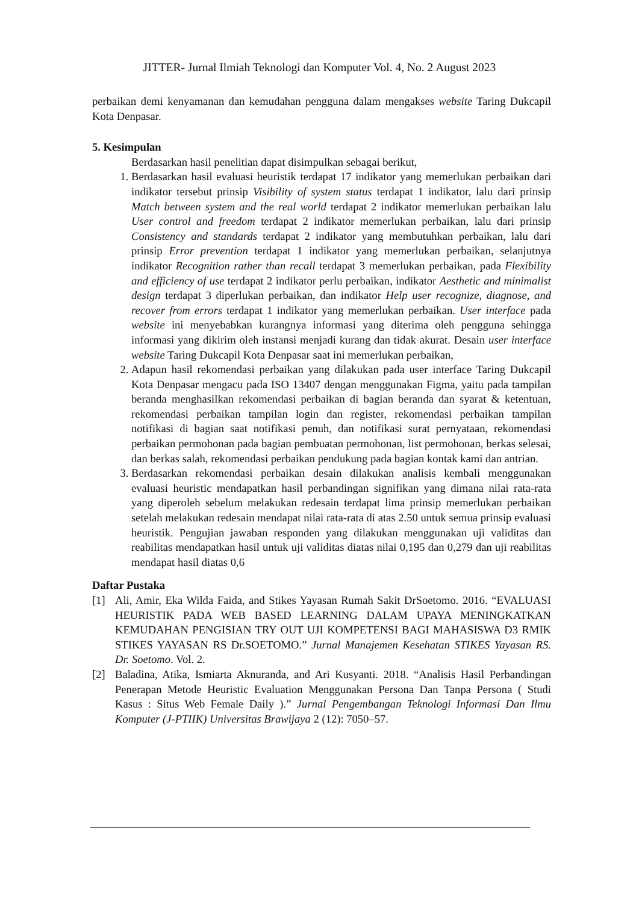JITTER- Jurnal Ilmiah Teknologi dan Komputer Vol. 4, No. 2 August 2023
perbaikan demi kenyamanan dan kemudahan pengguna dalam mengakses website Taring Dukcapil Kota Denpasar.
5. Kesimpulan
Berdasarkan hasil penelitian dapat disimpulkan sebagai berikut,
1. Berdasarkan hasil evaluasi heuristik terdapat 17 indikator yang memerlukan perbaikan dari indikator tersebut prinsip Visibility of system status terdapat 1 indikator, lalu dari prinsip Match between system and the real world terdapat 2 indikator memerlukan perbaikan lalu User control and freedom terdapat 2 indikator memerlukan perbaikan, lalu dari prinsip Consistency and standards terdapat 2 indikator yang membutuhkan perbaikan, lalu dari prinsip Error prevention terdapat 1 indikator yang memerlukan perbaikan, selanjutnya indikator Recognition rather than recall terdapat 3 memerlukan perbaikan, pada Flexibility and efficiency of use terdapat 2 indikator perlu perbaikan, indikator Aesthetic and minimalist design terdapat 3 diperlukan perbaikan, dan indikator Help user recognize, diagnose, and recover from errors terdapat 1 indikator yang memerlukan perbaikan. User interface pada website ini menyebabkan kurangnya informasi yang diterima oleh pengguna sehingga informasi yang dikirim oleh instansi menjadi kurang dan tidak akurat. Desain user interface website Taring Dukcapil Kota Denpasar saat ini memerlukan perbaikan,
2. Adapun hasil rekomendasi perbaikan yang dilakukan pada user interface Taring Dukcapil Kota Denpasar mengacu pada ISO 13407 dengan menggunakan Figma, yaitu pada tampilan beranda menghasilkan rekomendasi perbaikan di bagian beranda dan syarat & ketentuan, rekomendasi perbaikan tampilan login dan register, rekomendasi perbaikan tampilan notifikasi di bagian saat notifikasi penuh, dan notifikasi surat pernyataan, rekomendasi perbaikan permohonan pada bagian pembuatan permohonan, list permohonan, berkas selesai, dan berkas salah, rekomendasi perbaikan pendukung pada bagian kontak kami dan antrian.
3. Berdasarkan rekomendasi perbaikan desain dilakukan analisis kembali menggunakan evaluasi heuristic mendapatkan hasil perbandingan signifikan yang dimana nilai rata-rata yang diperoleh sebelum melakukan redesain terdapat lima prinsip memerlukan perbaikan setelah melakukan redesain mendapat nilai rata-rata di atas 2.50 untuk semua prinsip evaluasi heuristik. Pengujian jawaban responden yang dilakukan menggunakan uji validitas dan reabilitas mendapatkan hasil untuk uji validitas diatas nilai 0,195 dan 0,279 dan uji reabilitas mendapat hasil diatas 0,6
Daftar Pustaka
[1] Ali, Amir, Eka Wilda Faida, and Stikes Yayasan Rumah Sakit DrSoetomo. 2016. “EVALUASI HEURISTIK PADA WEB BASED LEARNING DALAM UPAYA MENINGKATKAN KEMUDAHAN PENGISIAN TRY OUT UJI KOMPETENSI BAGI MAHASISWA D3 RMIK STIKES YAYASAN RS Dr.SOETOMO.” Jurnal Manajemen Kesehatan STIKES Yayasan RS. Dr. Soetomo. Vol. 2.
[2] Baladina, Atika, Ismiarta Aknuranda, and Ari Kusyanti. 2018. “Analisis Hasil Perbandingan Penerapan Metode Heuristic Evaluation Menggunakan Persona Dan Tanpa Persona ( Studi Kasus : Situs Web Female Daily ).” Jurnal Pengembangan Teknologi Informasi Dan Ilmu Komputer (J-PTIIK) Universitas Brawijaya 2 (12): 7050–57.